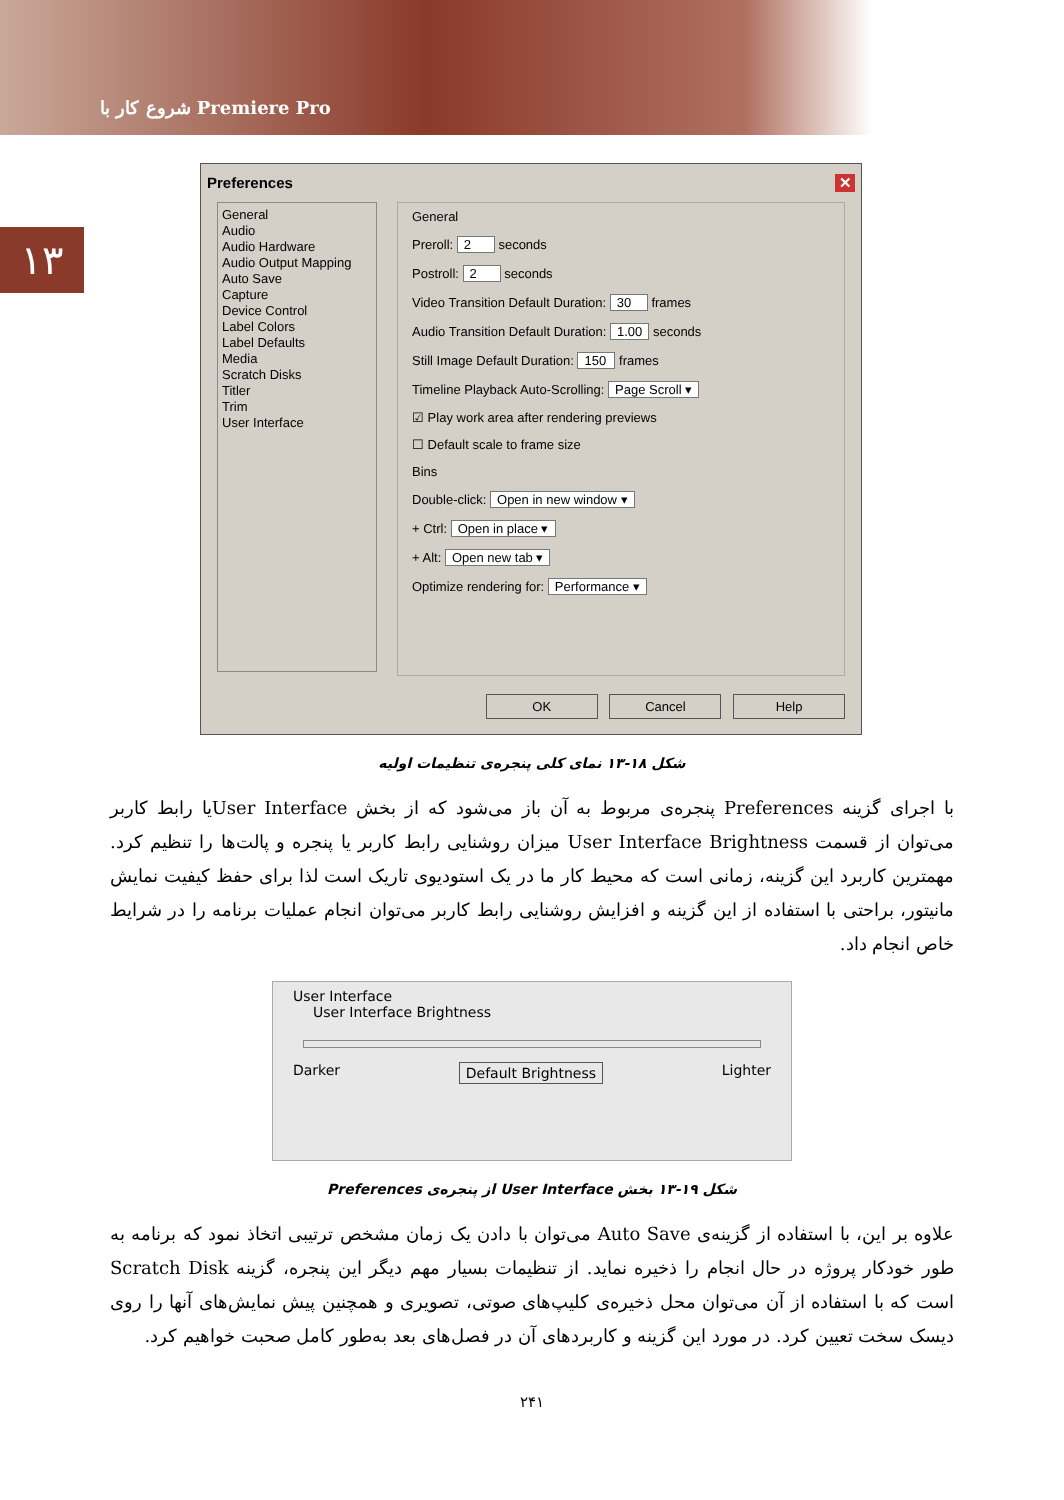شروع کار با Premiere Pro
۱۳
Preferences ✕
General
Audio
Audio Hardware
Audio Output Mapping
Auto Save
Capture
Device Control
Label Colors
Label Defaults
Media
Scratch Disks
Titler
Trim
User Interface
General
Preroll: 2 seconds
Postroll: 2 seconds
Video Transition Default Duration: 30 frames
Audio Transition Default Duration: 1.00 seconds
Still Image Default Duration: 150 frames
Timeline Playback Auto-Scrolling: Page Scroll ▾
☑ Play work area after rendering previews
☐ Default scale to frame size
Bins
Double-click: Open in new window ▾
+ Ctrl: Open in place ▾
+ Alt: Open new tab ▾
Optimize rendering for: Performance ▾
OK Cancel Help
شکل ۱۸-۱۳ نمای کلی پنجره‌ی تنظیمات اولیه
با اجرای گزینه Preferences پنجره‌ی مربوط به آن باز می‌شود که از بخش User Interfaceیا رابط کاربر می‌توان از قسمت User Interface Brightness میزان روشنایی رابط کاربر یا پنجره و پالت‌ها را تنظیم کرد. مهمترین کاربرد این گزینه، زمانی است که محیط کار ما در یک استودیوی تاریک است لذا برای حفظ کیفیت نمایش مانیتور، براحتی با استفاده از این گزینه و افزایش روشنایی رابط کاربر می‌توان انجام عملیات برنامه را در شرایط خاص انجام داد.
User Interface
User Interface Brightness
Darker Default Brightness Lighter
شکل ۱۹-۱۳ بخش User Interface از پنجره‌ی Preferences
علاوه بر این، با استفاده از گزینه‌ی Auto Save می‌توان با دادن یک زمان مشخص ترتیبی اتخاذ نمود که برنامه به طور خودکار پروژه در حال انجام را ذخیره نماید. از تنظیمات بسیار مهم دیگر این پنجره، گزینه Scratch Disk است که با استفاده از آن می‌توان محل ذخیره‌ی کلیپ‌های صوتی، تصویری و همچنین پیش نمایش‌های آنها را روی دیسک سخت تعیین کرد. در مورد این گزینه و کاربردهای آن در فصل‌های بعد به‌طور کامل صحبت خواهیم کرد.
۲۴۱